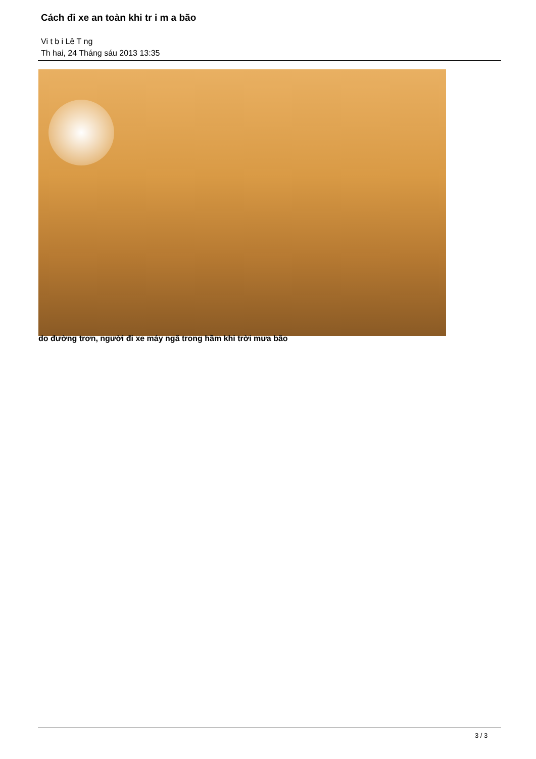Cách đi xe an toàn khi tr i m a bão
Vi t b i Lê T ng
Th hai, 24 Tháng sáu 2013 13:35
do đường trơn, người đi xe máy ngã trong hầm khi trời mưa bão
3 / 3